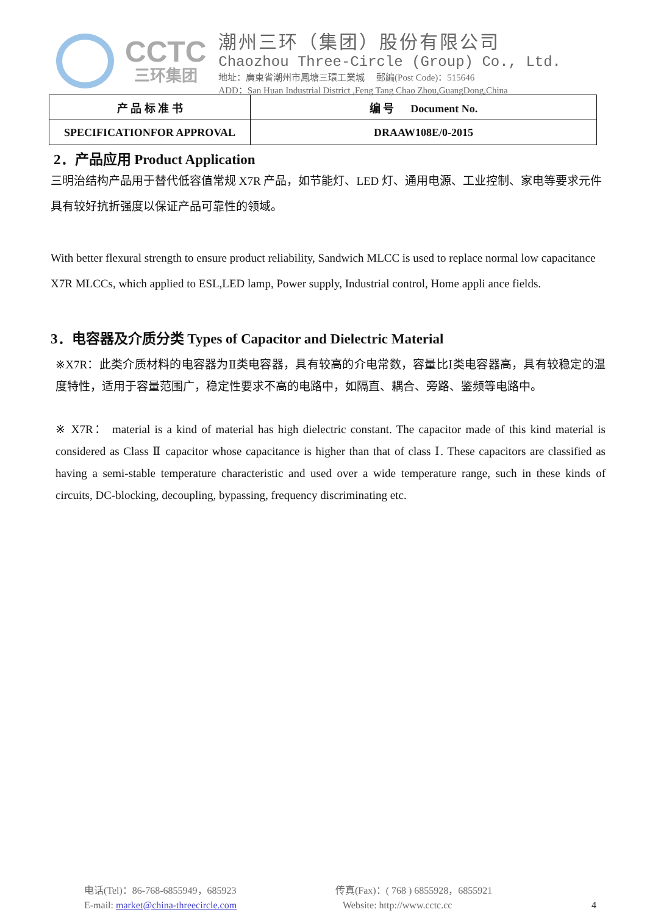CCTC
三环集团
潮州三环（集团）股份有限公司
Chaozhou Three-Circle (Group) Co., Ltd.
地址：廣東省潮州市鳳塘三環工業城 郵編(Post Code)：515646
ADD：San Huan Industrial District ,Feng Tang Chao Zhou,GuangDong,China
| 产 品 标 准 书 | 编 号 Document No. |
| SPECIFICATIONFOR APPROVAL | DRAAW108E/0-2015 |
2．产品应用 Product Application
三明治结构产品用于替代低容值常规 X7R 产品，如节能灯、LED 灯、通用电源、工业控制、家电等要求元件具有较好抗折强度以保证产品可靠性的领域。
With better flexural strength to ensure product reliability, Sandwich MLCC is used to replace normal low capacitance X7R MLCCs, which applied to ESL,LED lamp, Power supply, Industrial control, Home appli ance fields.
3．电容器及介质分类 Types of Capacitor and Dielectric Material
※X7R：此类介质材料的电容器为Ⅱ类电容器，具有较高的介电常数，容量比Ⅰ类电容器高，具有较稳定的温度特性，适用于容量范围广，稳定性要求不高的电路中，如隔直、耦合、旁路、鉴频等电路中。
※ X7R： material is a kind of material has high dielectric constant. The capacitor made of this kind material is considered as Class Ⅱ capacitor whose capacitance is higher than that of class Ⅰ. These capacitors are classified as having a semi-stable temperature characteristic and used over a wide temperature range, such in these kinds of circuits, DC-blocking, decoupling, bypassing, frequency discriminating etc.
电话(Tel)：86-768-6855949，685923
E-mail: market@china-threecircle.com
传真(Fax)：( 768 ) 6855928，6855921
Website: http://www.cctc.cc
4